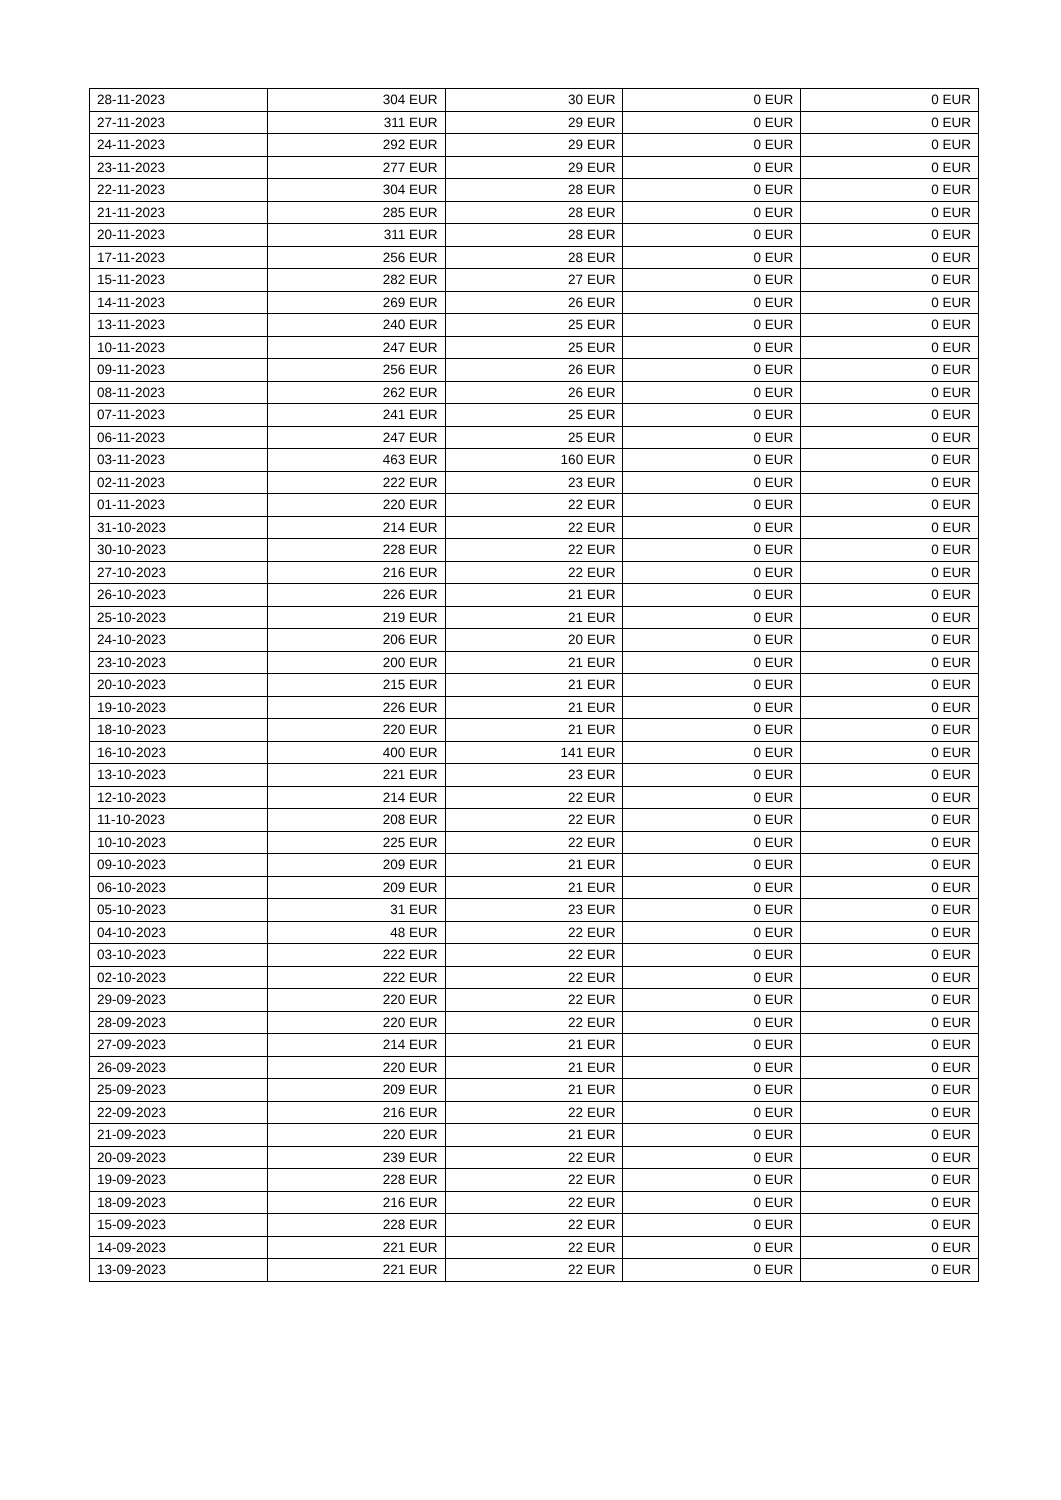| 28-11-2023 | 304 EUR | 30 EUR | 0 EUR | 0 EUR |
| 27-11-2023 | 311 EUR | 29 EUR | 0 EUR | 0 EUR |
| 24-11-2023 | 292 EUR | 29 EUR | 0 EUR | 0 EUR |
| 23-11-2023 | 277 EUR | 29 EUR | 0 EUR | 0 EUR |
| 22-11-2023 | 304 EUR | 28 EUR | 0 EUR | 0 EUR |
| 21-11-2023 | 285 EUR | 28 EUR | 0 EUR | 0 EUR |
| 20-11-2023 | 311 EUR | 28 EUR | 0 EUR | 0 EUR |
| 17-11-2023 | 256 EUR | 28 EUR | 0 EUR | 0 EUR |
| 15-11-2023 | 282 EUR | 27 EUR | 0 EUR | 0 EUR |
| 14-11-2023 | 269 EUR | 26 EUR | 0 EUR | 0 EUR |
| 13-11-2023 | 240 EUR | 25 EUR | 0 EUR | 0 EUR |
| 10-11-2023 | 247 EUR | 25 EUR | 0 EUR | 0 EUR |
| 09-11-2023 | 256 EUR | 26 EUR | 0 EUR | 0 EUR |
| 08-11-2023 | 262 EUR | 26 EUR | 0 EUR | 0 EUR |
| 07-11-2023 | 241 EUR | 25 EUR | 0 EUR | 0 EUR |
| 06-11-2023 | 247 EUR | 25 EUR | 0 EUR | 0 EUR |
| 03-11-2023 | 463 EUR | 160 EUR | 0 EUR | 0 EUR |
| 02-11-2023 | 222 EUR | 23 EUR | 0 EUR | 0 EUR |
| 01-11-2023 | 220 EUR | 22 EUR | 0 EUR | 0 EUR |
| 31-10-2023 | 214 EUR | 22 EUR | 0 EUR | 0 EUR |
| 30-10-2023 | 228 EUR | 22 EUR | 0 EUR | 0 EUR |
| 27-10-2023 | 216 EUR | 22 EUR | 0 EUR | 0 EUR |
| 26-10-2023 | 226 EUR | 21 EUR | 0 EUR | 0 EUR |
| 25-10-2023 | 219 EUR | 21 EUR | 0 EUR | 0 EUR |
| 24-10-2023 | 206 EUR | 20 EUR | 0 EUR | 0 EUR |
| 23-10-2023 | 200 EUR | 21 EUR | 0 EUR | 0 EUR |
| 20-10-2023 | 215 EUR | 21 EUR | 0 EUR | 0 EUR |
| 19-10-2023 | 226 EUR | 21 EUR | 0 EUR | 0 EUR |
| 18-10-2023 | 220 EUR | 21 EUR | 0 EUR | 0 EUR |
| 16-10-2023 | 400 EUR | 141 EUR | 0 EUR | 0 EUR |
| 13-10-2023 | 221 EUR | 23 EUR | 0 EUR | 0 EUR |
| 12-10-2023 | 214 EUR | 22 EUR | 0 EUR | 0 EUR |
| 11-10-2023 | 208 EUR | 22 EUR | 0 EUR | 0 EUR |
| 10-10-2023 | 225 EUR | 22 EUR | 0 EUR | 0 EUR |
| 09-10-2023 | 209 EUR | 21 EUR | 0 EUR | 0 EUR |
| 06-10-2023 | 209 EUR | 21 EUR | 0 EUR | 0 EUR |
| 05-10-2023 | 31 EUR | 23 EUR | 0 EUR | 0 EUR |
| 04-10-2023 | 48 EUR | 22 EUR | 0 EUR | 0 EUR |
| 03-10-2023 | 222 EUR | 22 EUR | 0 EUR | 0 EUR |
| 02-10-2023 | 222 EUR | 22 EUR | 0 EUR | 0 EUR |
| 29-09-2023 | 220 EUR | 22 EUR | 0 EUR | 0 EUR |
| 28-09-2023 | 220 EUR | 22 EUR | 0 EUR | 0 EUR |
| 27-09-2023 | 214 EUR | 21 EUR | 0 EUR | 0 EUR |
| 26-09-2023 | 220 EUR | 21 EUR | 0 EUR | 0 EUR |
| 25-09-2023 | 209 EUR | 21 EUR | 0 EUR | 0 EUR |
| 22-09-2023 | 216 EUR | 22 EUR | 0 EUR | 0 EUR |
| 21-09-2023 | 220 EUR | 21 EUR | 0 EUR | 0 EUR |
| 20-09-2023 | 239 EUR | 22 EUR | 0 EUR | 0 EUR |
| 19-09-2023 | 228 EUR | 22 EUR | 0 EUR | 0 EUR |
| 18-09-2023 | 216 EUR | 22 EUR | 0 EUR | 0 EUR |
| 15-09-2023 | 228 EUR | 22 EUR | 0 EUR | 0 EUR |
| 14-09-2023 | 221 EUR | 22 EUR | 0 EUR | 0 EUR |
| 13-09-2023 | 221 EUR | 22 EUR | 0 EUR | 0 EUR |